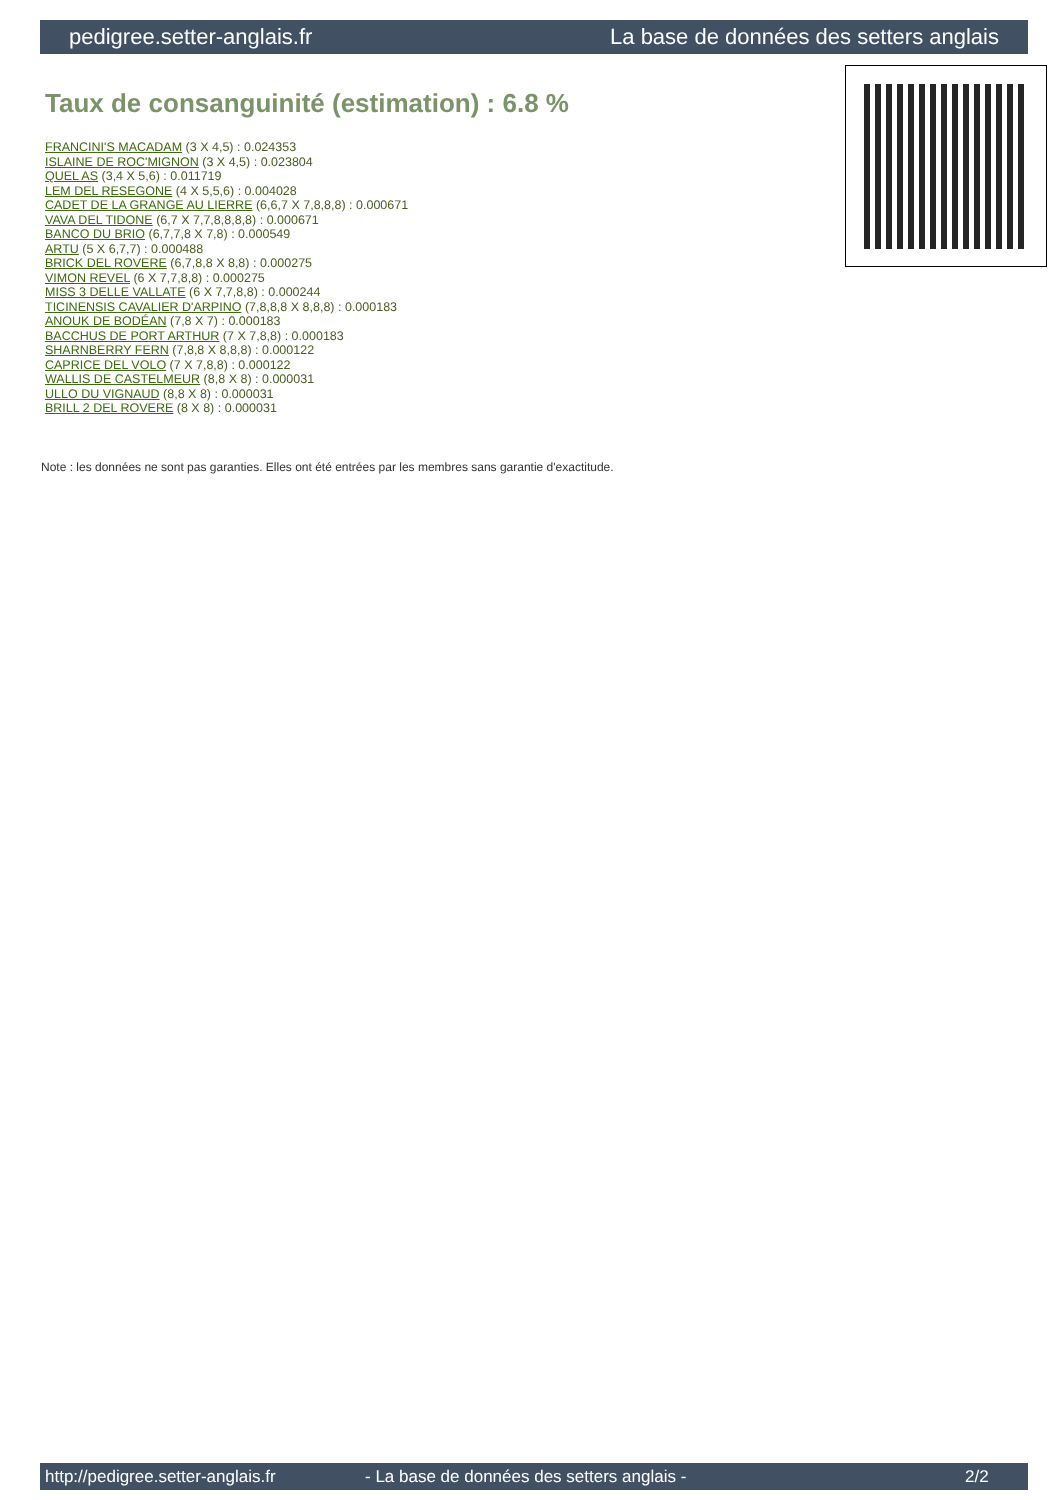pedigree.setter-anglais.fr La base de données des setters anglais
Taux de consanguinité (estimation) : 6.8 %
FRANCINI'S MACADAM (3 X 4,5) : 0.024353
ISLAINE DE ROC'MIGNON (3 X 4,5) : 0.023804
QUEL AS (3,4 X 5,6) : 0.011719
LEM DEL RESEGONE (4 X 5,5,6) : 0.004028
CADET DE LA GRANGE AU LIERRE (6,6,7 X 7,8,8,8) : 0.000671
VAVA DEL TIDONE (6,7 X 7,7,8,8,8,8) : 0.000671
BANCO DU BRIO (6,7,7,8 X 7,8) : 0.000549
ARTU (5 X 6,7,7) : 0.000488
BRICK DEL ROVERE (6,7,8,8 X 8,8) : 0.000275
VIMON REVEL (6 X 7,7,8,8) : 0.000275
MISS 3 DELLE VALLATE (6 X 7,7,8,8) : 0.000244
TICINENSIS CAVALIER D'ARPINO (7,8,8,8 X 8,8,8) : 0.000183
ANOUK DE BODÉAN (7,8 X 7) : 0.000183
BACCHUS DE PORT ARTHUR (7 X 7,8,8) : 0.000183
SHARNBERRY FERN (7,8,8 X 8,8,8) : 0.000122
CAPRICE DEL VOLO (7 X 7,8,8) : 0.000122
WALLIS DE CASTELMEUR (8,8 X 8) : 0.000031
ULLO DU VIGNAUD (8,8 X 8) : 0.000031
BRILL 2 DEL ROVERE (8 X 8) : 0.000031
Note : les données ne sont pas garanties. Elles ont été entrées par les membres sans garantie d'exactitude.
http://pedigree.setter-anglais.fr - La base de données des setters anglais - 2/2